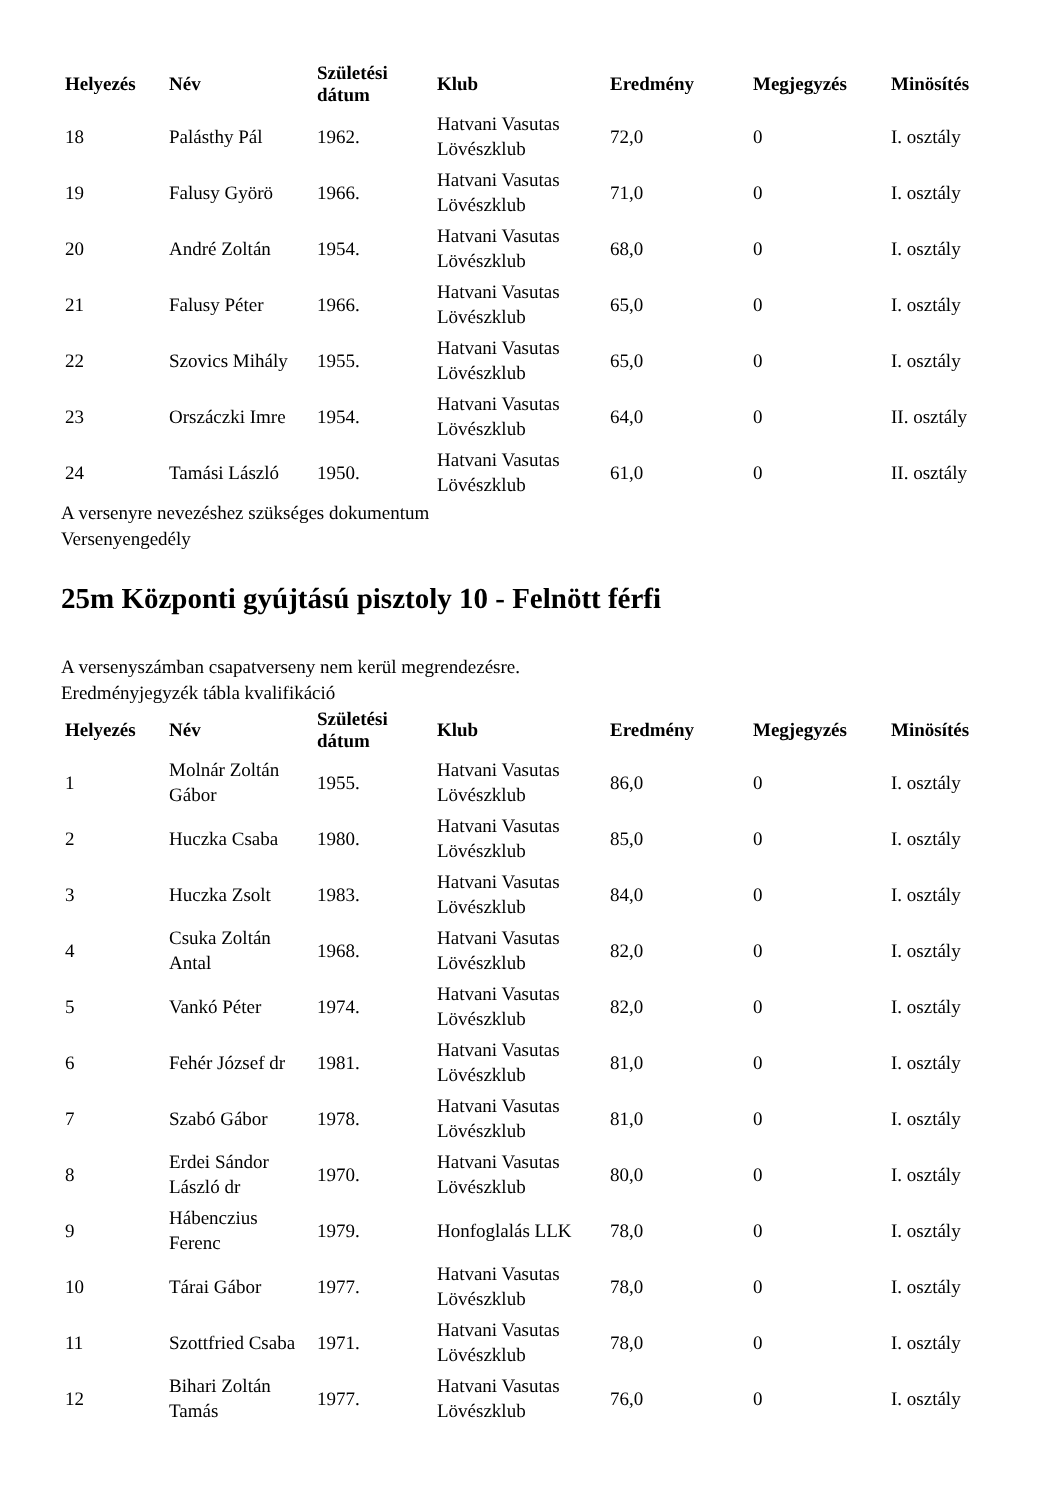| Helyezés | Név | Születési dátum | Klub | Eredmény | Megjegyzés | Minösítés |
| --- | --- | --- | --- | --- | --- | --- |
| 18 | Palásthy Pál | 1962. | Hatvani Vasutas Lövészklub | 72,0 | 0 | I. osztály |
| 19 | Falusy Györö | 1966. | Hatvani Vasutas Lövészklub | 71,0 | 0 | I. osztály |
| 20 | André Zoltán | 1954. | Hatvani Vasutas Lövészklub | 68,0 | 0 | I. osztály |
| 21 | Falusy Péter | 1966. | Hatvani Vasutas Lövészklub | 65,0 | 0 | I. osztály |
| 22 | Szovics Mihály | 1955. | Hatvani Vasutas Lövészklub | 65,0 | 0 | I. osztály |
| 23 | Orszáczki Imre | 1954. | Hatvani Vasutas Lövészklub | 64,0 | 0 | II. osztály |
| 24 | Tamási László | 1950. | Hatvani Vasutas Lövészklub | 61,0 | 0 | II. osztály |
A versenyre nevezéshez szükséges dokumentum
Versenyengedély
25m Központi gyújtású pisztoly 10 - Felnött férfi
A versenyszámban csapatverseny nem kerül megrendezésre.
Eredményjegyzék tábla kvalifikáció
| Helyezés | Név | Születési dátum | Klub | Eredmény | Megjegyzés | Minösítés |
| --- | --- | --- | --- | --- | --- | --- |
| 1 | Molnár Zoltán Gábor | 1955. | Hatvani Vasutas Lövészklub | 86,0 | 0 | I. osztály |
| 2 | Huczka Csaba | 1980. | Hatvani Vasutas Lövészklub | 85,0 | 0 | I. osztály |
| 3 | Huczka Zsolt | 1983. | Hatvani Vasutas Lövészklub | 84,0 | 0 | I. osztály |
| 4 | Csuka Zoltán Antal | 1968. | Hatvani Vasutas Lövészklub | 82,0 | 0 | I. osztály |
| 5 | Vankó Péter | 1974. | Hatvani Vasutas Lövészklub | 82,0 | 0 | I. osztály |
| 6 | Fehér József dr | 1981. | Hatvani Vasutas Lövészklub | 81,0 | 0 | I. osztály |
| 7 | Szabó Gábor | 1978. | Hatvani Vasutas Lövészklub | 81,0 | 0 | I. osztály |
| 8 | Erdei Sándor László dr | 1970. | Hatvani Vasutas Lövészklub | 80,0 | 0 | I. osztály |
| 9 | Hábenczius Ferenc | 1979. | Honfoglalás LLK | 78,0 | 0 | I. osztály |
| 10 | Tárai Gábor | 1977. | Hatvani Vasutas Lövészklub | 78,0 | 0 | I. osztály |
| 11 | Szottfried Csaba | 1971. | Hatvani Vasutas Lövészklub | 78,0 | 0 | I. osztály |
| 12 | Bihari Zoltán Tamás | 1977. | Hatvani Vasutas Lövészklub | 76,0 | 0 | I. osztály |